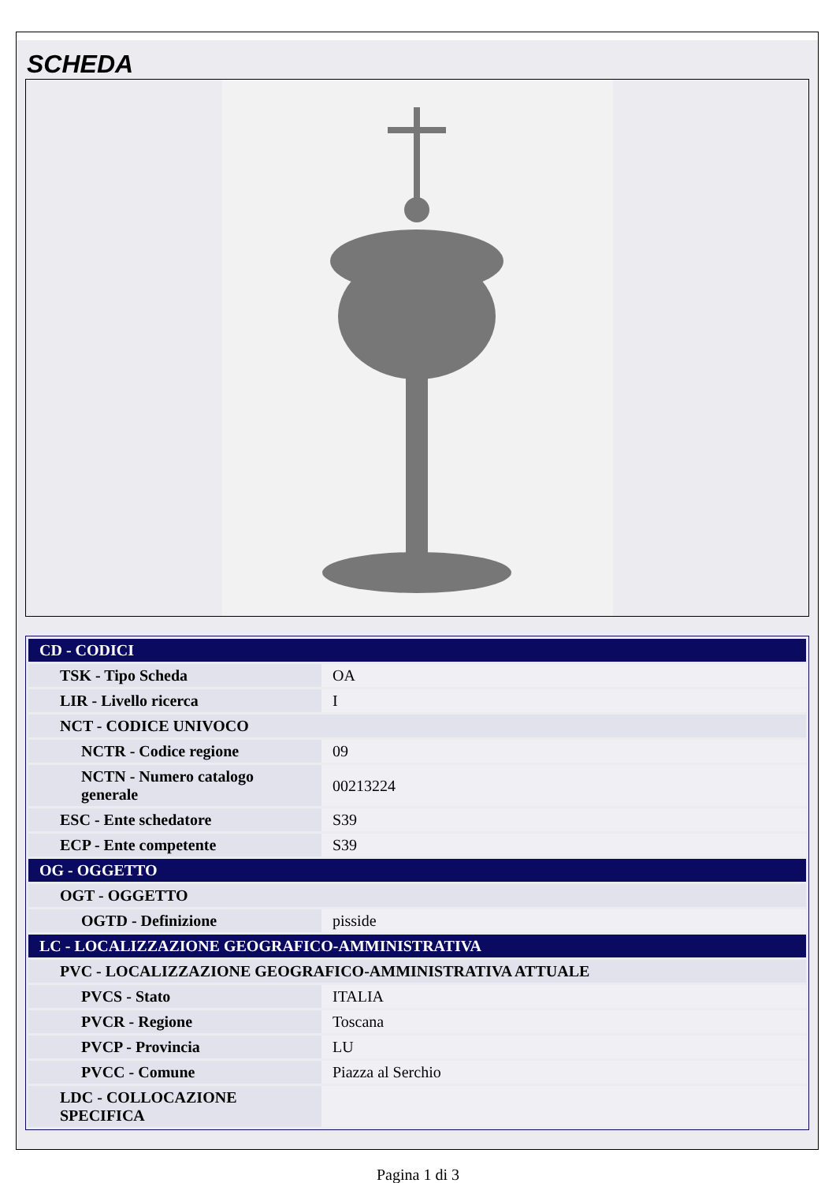SCHEDA
| CD - CODICI | |
| TSK - Tipo Scheda | OA |
| LIR - Livello ricerca | I |
| NCT - CODICE UNIVOCO | |
| NCTR - Codice regione | 09 |
| NCTN - Numero catalogo generale | 00213224 |
| ESC - Ente schedatore | S39 |
| ECP - Ente competente | S39 |
| OG - OGGETTO | |
| OGT - OGGETTO | |
| OGTD - Definizione | pisside |
| LC - LOCALIZZAZIONE GEOGRAFICO-AMMINISTRATIVA | |
| PVC - LOCALIZZAZIONE GEOGRAFICO-AMMINISTRATIVA ATTUALE | |
| PVCS - Stato | ITALIA |
| PVCR - Regione | Toscana |
| PVCP - Provincia | LU |
| PVCC - Comune | Piazza al Serchio |
| LDC - COLLOCAZIONE SPECIFICA | |
Pagina 1 di 3